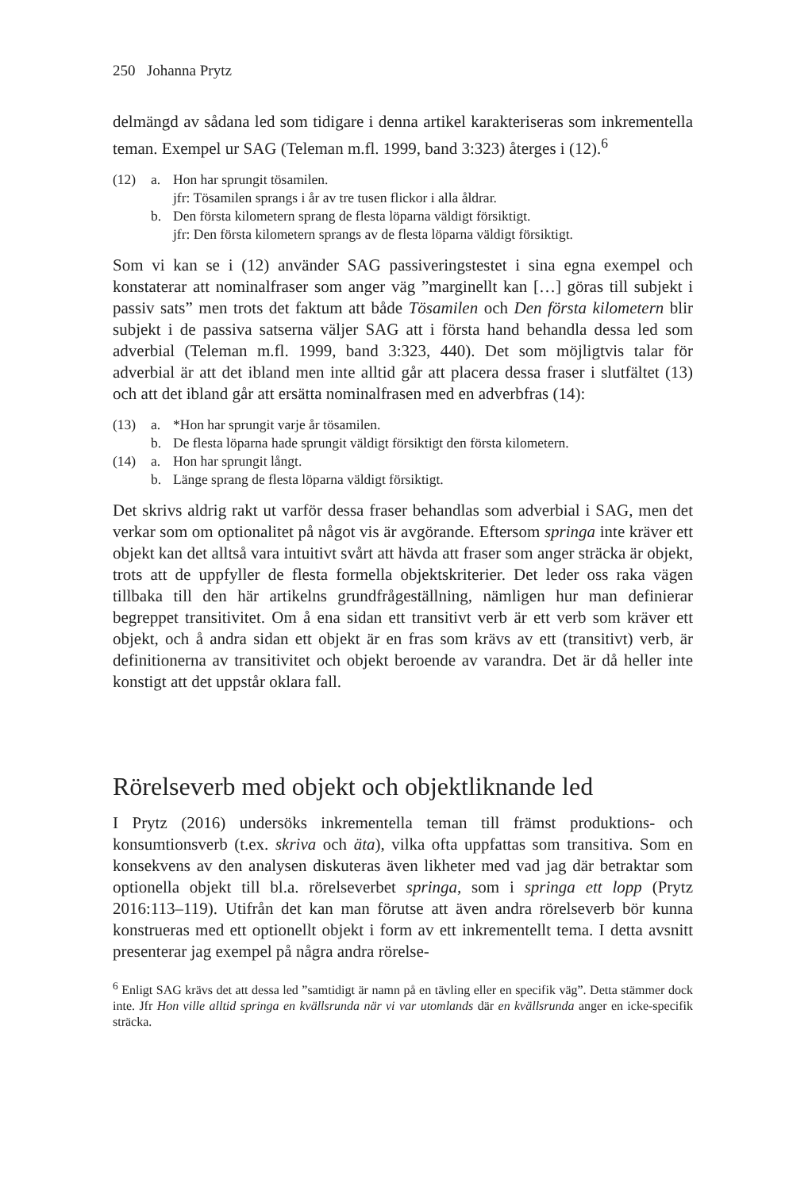250 Johanna Prytz
delmängd av sådana led som tidigare i denna artikel karakteriseras som inkrementella teman. Exempel ur SAG (Teleman m.fl. 1999, band 3:323) återges i (12).<sup>6</sup>
(12) a. Hon har sprungit tösamilen.
jfr: Tösamilen sprangs i år av tre tusen flickor i alla åldrar.
b. Den första kilometern sprang de flesta löparna väldigt försiktigt.
jfr: Den första kilometern sprangs av de flesta löparna väldigt försiktigt.
Som vi kan se i (12) använder SAG passiveringstestet i sina egna exempel och konstaterar att nominalfraser som anger väg ”marginellt kan […] göras till subjekt i passiv sats” men trots det faktum att både Tösamilen och Den första kilometern blir subjekt i de passiva satserna väljer SAG att i första hand behandla dessa led som adverbial (Teleman m.fl. 1999, band 3:323, 440). Det som möjligtvis talar för adverbial är att det ibland men inte alltid går att placera dessa fraser i slutfältet (13) och att det ibland går att ersätta nominalfrasen med en adverbfras (14):
(13) a. *Hon har sprungit varje år tösamilen.
b. De flesta löparna hade sprungit väldigt försiktigt den första kilometern.
(14) a. Hon har sprungit långt.
b. Länge sprang de flesta löparna väldigt försiktigt.
Det skrivs aldrig rakt ut varför dessa fraser behandlas som adverbial i SAG, men det verkar som om optionalitet på något vis är avgörande. Eftersom springa inte kräver ett objekt kan det alltså vara intuitivt svårt att hävda att fraser som anger sträcka är objekt, trots att de uppfyller de flesta formella objektskriterier. Det leder oss raka vägen tillbaka till den här artikelns grundfrågeställning, nämligen hur man definierar begreppet transitivitet. Om å ena sidan ett transitivt verb är ett verb som kräver ett objekt, och å andra sidan ett objekt är en fras som krävs av ett (transitivt) verb, är definitionerna av transitivitet och objekt beroende av varandra. Det är då heller inte konstigt att det uppstår oklara fall.
Rörelseverb med objekt och objektliknande led
I Prytz (2016) undersöks inkrementella teman till främst produktions- och konsumtionsverb (t.ex. skriva och äta), vilka ofta uppfattas som transitiva. Som en konsekvens av den analysen diskuteras även likheter med vad jag där betraktar som optionella objekt till bl.a. rörelseverbet springa, som i springa ett lopp (Prytz 2016:113–119). Utifrån det kan man förutse att även andra rörelseverb bör kunna konstrueras med ett optionellt objekt i form av ett inkrementellt tema. I detta avsnitt presenterar jag exempel på några andra rörelse-
<sup>6</sup> Enligt SAG krävs det att dessa led ”samtidigt är namn på en tävling eller en specifik väg”. Detta stämmer dock inte. Jfr Hon ville alltid springa en kvällsrunda när vi var utomlands där en kvällsrunda anger en icke-specifik sträcka.